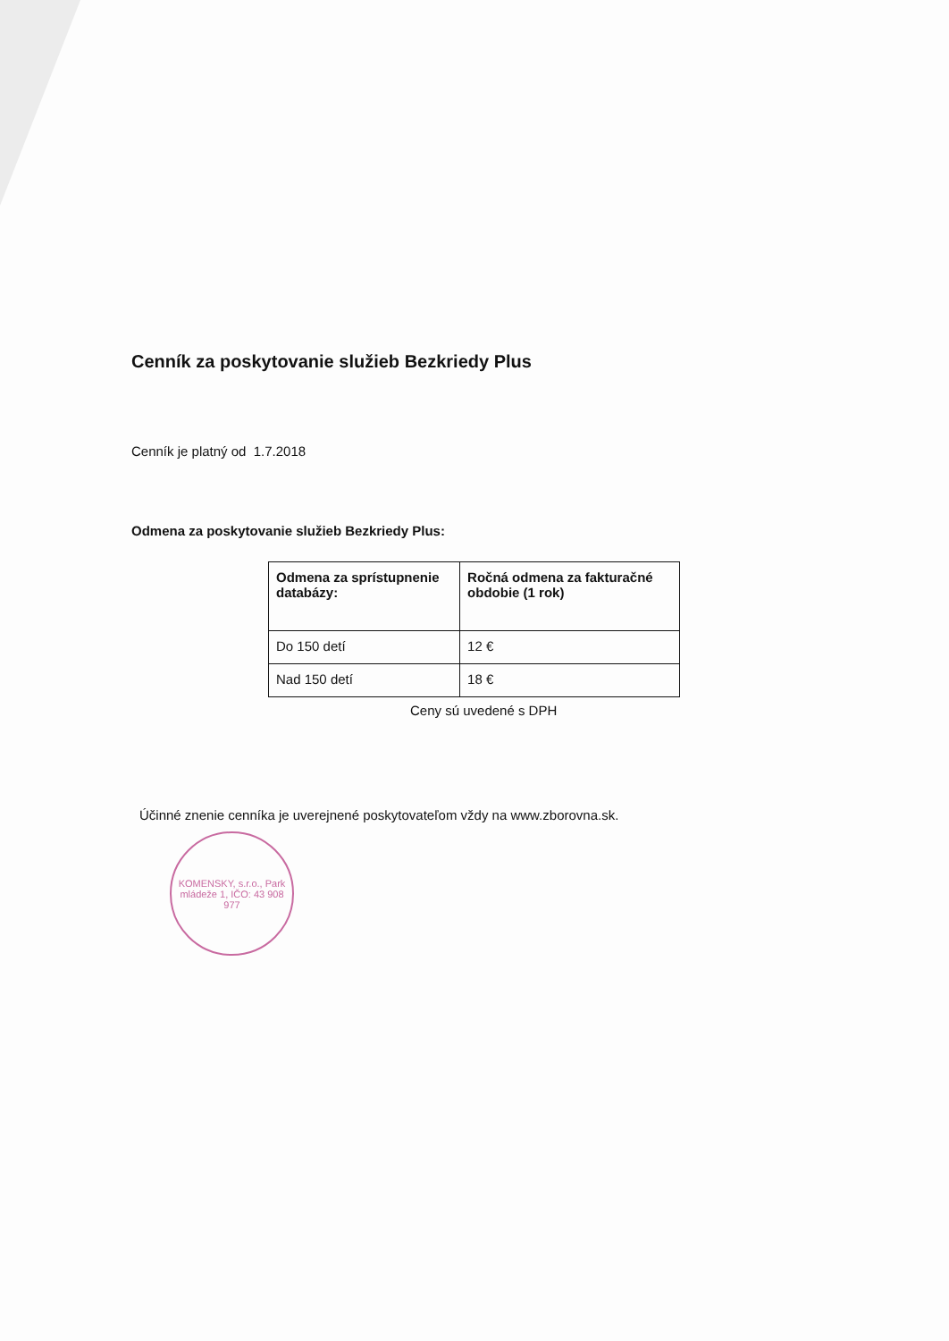Cenník za poskytovanie služieb Bezkriedy Plus
Cenník je platný od 1.7.2018
Odmena za poskytovanie služieb Bezkriedy Plus:
| Odmena za sprístupnenie databázy: | Ročná odmena za fakturačné obdobie (1 rok) |
| --- | --- |
| Do 150 detí | 12 € |
| Nad 150 detí | 18 € |
Ceny sú uvedené s DPH
Účinné znenie cenníka je uverejnené poskytovateľom vždy na www.zborovna.sk.
KOMENSKY, s.r.o., Park mládeže 1, IČO: 43 908 977